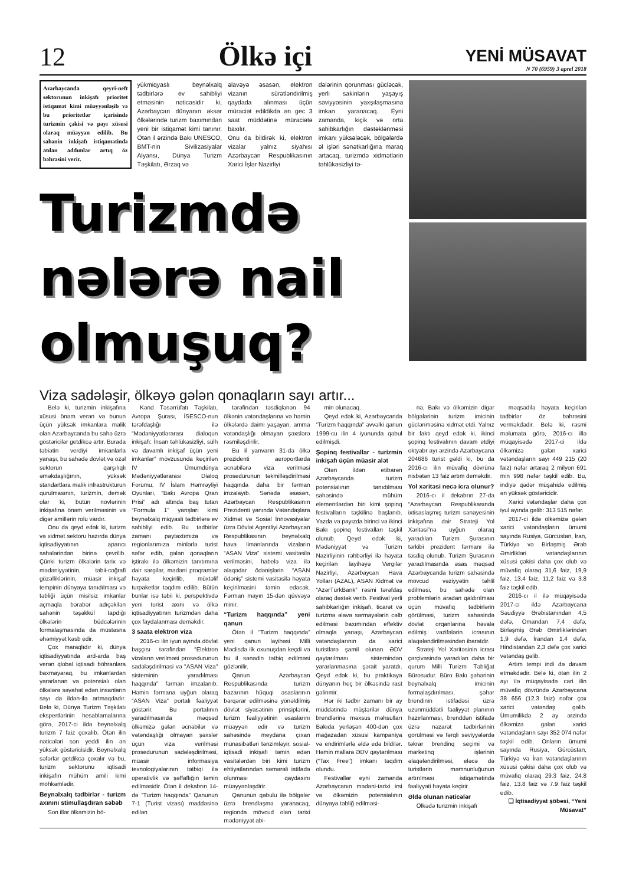12
Ölkə içi
YENİ MÜSAVAT
N 70 (6959) 3 aprel 2018
Azərbaycanda qeyri-neft sektorunun inkişafı prioritet istiqamət kimi müəyyənləşib və bu prioritetlər içərisində turizmin çəkisi və payı xüsusi olaraq müəyyən edilib. Bu sahənin inkişafı istiqamətində atılan addımlar artıq öz bəhrəsini verir.
yükmiqyaslı beynəlxalq tədbirlərə ev sahibliyi etməsinin nəticəsidir ki, Azərbaycan dünyanın əksər ölkələrində turizm baxımından yeni bir istiqamət kimi tanınır. Ötən il ərzində Bakı UNESCO, BMT-nin Sivilizasiyalar Alyansı, Dünya Turizm Təşkilatı, Ərzaq və
əlavəyə əsasən, elektron vizanın sürətləndirilmiş qaydada alınması üçün müraciət edildikdə ən gec 3 saat müddətinə müraciətə baxılır.
Onu da bildirək ki, elektron vizalar yalnız siyahısı Azərbaycan Respublikasının Xarici İşlər Nazirliyi
dələrinin qorunması gücləcək, yerli sakinlərin yaşayış səviyyəsinin yaxşılaşmasına imkan yaranacaq. Eyni zamanda, kiçik və orta sahibkarlığın dəstəklənməsi imkanı yüksələcək, bölgələrdə əl işləri sənətkarlığına maraq artacaq, turizmdə xidmətlərin təhlükəsizliyi tə-
Turizmdə nələrə nail olmuşuq?
Viza sadələşir, ölkəyə gələn qonaqların sayı artır...
Belə ki, turizmin inkişafına xüsusi önəm verən və bunun üçün yüksək imkanlara malik olan Azərbaycanda bu sahə üzrə göstəricilər getdikcə artır. Burada təbiətin verdiyi imkanlarla yanaşı, bu sahədə dövlət və özəl sektorun qarşılıqlı əməkdaşlığının, yüksək standartlara malik infrastrukturun qurulmasının, turizmin, demək olar ki, bütün növlərinin inkişafına önəm verilməsinin və digər amillərin rolu vardır.
Onu da qeyd edək ki, turizm və xidmət sektoru hazırda dünya iqtisadiyyatının aparıcı sahələrindən birinə çevrilib. Çünki turizm ölkələrin tarix və mədəniyyətinin, təbii-coğrafi gözəlliklərinin, müasir inkişaf tempinin dünyaya tanıdılması və təbliği üçün misilsiz imkanlar açmaqla bərabər adıçəkilən sahənin təşəkkül tapdığı ölkələrin büdcələrinin formalaşmasında da müstəsna əhəmiyyət kəsb edir.
Çox maraqlıdır ki, dünya iqtisadiyyatında ard-arda baş verən qlobal iqtisadi böhranlara baxmayaraq, bu imkanlardan yararlanan və potensialı olan ölkələrə səyahət edən insanların sayı da ildən-ilə artmaqdadır. Belə ki, Dünya Turizm Təşkilatı ekspertlərinin hesablamalarına görə, 2017-ci ildə beynəlxalq turizm 7 faiz çoxalıb. Ötən ilin nəticələri son yeddi ilin ən yüksək göstəricisidir. Beynəlxalq səfərlər getdikcə çoxalır və bu, turizm sektorunu iqtisadi inkişafın mühüm amili kimi möhkəmlədir.
Beynəlxalq tədbirlər - turizm axınını stimullaşdıran səbəb
Son illər ölkəmizin bö-
Kənd Təsərrüfatı Təşkilatı, Avropa Şurası, İSESCO-nun tərəfdaşlığı ilə “Mədəniyyətlərarası dialoqun inkişafı: İnsan təhlükəsizliyi, sülh və davamlı inkişaf üçün yeni imkanlar” mövzusunda keçirilən IV Ümumdünya Mədəniyyətlərarası Dialoq Forumu, IV İslam Həmrəyliyi Oyunları, “Bakı Avropa Qran Prisi” adı altında baş tutan “Formula 1” yarışları kimi beynəlxalq miqyaslı tədbirlərə ev sahibliyi edib. Bu tədbirlər zamanı paytaxtımıza və regionlarımıza minlərlə turist səfər edib, gələn qonaqların iştirakı ilə ölkəmizin tanıtımına dair sərgilər, mədəni proqramlar həyata keçirilib, müxtəlif turpaketlər təqdim edilib. Bütün bunlar isə təbii ki, perspektivdə yeni turist axını və ölkə iqtisadiyyatının turizmdən daha çox faydalanması deməkdir.
3 saata elektron viza
2016-cı ilin iyun ayında dövlət başçısı tərəfindən “Elektron vizaların verilməsi prosedurunun sadələşdirilməsi və "ASAN Viza" sisteminin yaradılması haqqında" fərman imzalanıb. Həmin fərmana uyğun olaraq “ASAN Viza” portalı fəaliyyət göstərir. Bu portalının yaradılmasında məqsəd ölkəmizə gələn əcnəbilər və vətəndaşlığı olmayan şəxslər üçün viza verilməsi prosedurunun sadələşdirilməsi, müasir informasiya texnologiyalarının tətbiqi ilə operativlik və şəffaflığın təmin edilməsidir. Ötən il dekabrın 14-də “Turizm haqqında” Qanunun 7-1 (Turist vizası) maddəsinə edilən
tərəfindən təsdiqlənən 94 ölkənin vətəndaşlarına və həmin ölkələrdə daimi yaşayan, amma vətəndaşlığı olmayan şəxslərə rəsmiləşdirilir.
Bu il yanvarın 31-də ölkə prezidenti aeroportlarda əcnəbilərə viza verilməsi prosedurunun təkmilləşdirilməsi haqqında daha bir fərman imzalayıb. Sənədə əsasən, Azərbaycan Respublikasının Prezidenti yanında Vətəndaşlara Xidmət və Sosial İnnovasiyalar üzrə Dövlət Agentliyi Azərbaycan Respublikasının beynəlxalq hava limanlarında vizaların “ASAN Viza” sistemi vasitəsilə verilməsini, habelə viza ilə əlaqədar ödənişlərin “ASAN ödəniş” sistemi vasitəsilə həyata keçirilməsini təmin edəcək. Fərman mayın 15-dən qüvvəyə minir.
“Turizm haqqında” yeni qanun
Ötən il “Turizm haqqında” yeni qanun layihəsi Milli Məclisdə ilk oxunuşdan keçdi və bu il sənədin tətbiq edilməsi gözlənilir.
Qanun Azərbaycan Respublikasında turizm bazarının hüquqi əsaslarının bərqərar edilməsinə yönəldilmiş dövlət siyasətinin prinsiplərini, turizm fəaliyyətinin əsaslarını müəyyən edir və turizm sahəsində meydana çıxan münasibətləri tənzimləyir, sosial-iqtisadi inkişafı təmin edən vasitələrdən biri kimi turizm ehtiyatlarından səmərəli istifadə olunması qaydasını müəyyənləşdirir.
Qanunun qəbulu ilə bölgələr üzrə brendləşmə yaranacaq, regionda mövcud olan tarixi mədəniyyət abi-
min olunacaq.
Qeyd edək ki, Azərbaycanda “Turizm haqqında” əvvəlki qanun 1999-cu ilin 4 iyununda qəbul edilmişdi.
Şopinq festivallar - turizmin inkişafı üçün müasir alət
Ötən ildən etibarən Azərbaycanda turizm potensialının tanıdılması sahəsində mühüm elementlərdən biri kimi şopinq festivalların təşkilinə başlanıb. Yazda və payızda birinci və ikinci Bakı şopinq festivalları təşkil olunub. Qeyd edək ki, Mədəniyyət və Turizm Nazirliyinin rəhbərliyi ilə həyata keçirilən layihəyə Vergilər Nazirliyi, Azərbaycan Hava Yolları (AZAL), ASAN Xidmət və “AzərTürkBank” rəsmi tərəfdaş olaraq dəstək verib. Festival yerli sahibkarlığın inkişafı, ticarət və turizmə əlavə sərmayələrin cəlb edilməsi baxımından effektiv olmaqla yanaşı, Azərbaycan vətəndaşlarının da xarici turistlərə şamil olunan ƏDV qaytarılması sistemindən yararlanmasına şərait yaratdı. Qeyd edək ki, bu praktikaya dünyanın heç bir ölkəsində rast gəlinmir.
Hər iki tədbir zamanı bir ay müddətində müştərilər dünya brendlərinə məxsus məhsulları Bakıda yerləşən 400-dən çox mağazadan xüsusi kampaniya və endirimlərlə əldə edə bildilər. Həmin mallara ƏDV qaytarılması (“Tax Free”) imkanı təqdim olundu.
Festivallar eyni zamanda Azərbaycanın mədəni-tarixi irsi və ölkəmizin potensialının dünyaya təbliğ edilməsi-
nə, Bakı və ölkəmizin digər bölgələrinin turizm imicinin güclənməsinə xidmət etdi. Yalnız bir faktı qeyd edək ki, ikinci şopinq festivalının davam etdiyi oktyabr ayı ərzində Azərbaycana 204686 turist gəldi ki, bu da 2016-cı ilin müvafiq dövrünə nisbətən 13 faiz artım deməkdir.
Yol xəritəsi necə icra olunur?
2016-cı il dekabrın 27-də “Azərbaycan Respublikasında ixtisaslaşmış turizm sənayesinin inkişafına dair Strateji Yol Xəritəsi”nə uyğun olaraq yaradılan Turizm Şurasının tərkibi prezident fərmanı ilə təsdiq olunub. Turizm Şurasının yaradılmasında əsas məqsəd Azərbaycanda turizm sahəsində mövcud vəziyyətin təhlil edilməsi, bu sahədə olan problemlərin aradan qaldırılması üçün müvafiq tədbirlərin görülməsi, turizm sahəsində dövlət orqanlarına həvalə edilmiş vəzifələrin icrasının əlaqələndirilməsindən ibarətdir.
Strateji Yol Xəritəsinin icrası çərçivəsində yaradılan daha bir qurum Milli Turizm Təbliğat Bürosudur. Büro Bakı şəhərinin beynəlxalq imicinin formalaşdırılması, şəhər brendinin istifadəsi üzrə uzunmüddətli fəaliyyət planının hazırlanması, brenddən istifadə üzrə nəzarət tədbirlərinin görülməsi və fərqli səviyyələrdə təkrar brendinq seçimi və marketinq işlərinin əlaqələndirilməsi, eləcə də turistlərin məmnunluğunun artırılması istiqamətində fəaliyyəti həyata keçirir.
Əldə olunan nəticələr
Ölkədə turizmin inkişafı
məqsədilə həyata keçirilən tədbirlər öz bəhrəsini verməkdədir. Belə ki, rəsmi məlumata görə, 2016-cı illə müqayisədə 2017-ci ildə ölkəmizə gələn xarici vətəndaşların sayı 449 215 (20 faiz) nəfər artaraq 2 milyon 691 min 998 nəfər təşkil edib. Bu, indiyə qədər müşahidə edilmiş ən yüksək göstəricidir.
Xarici vətəndaşlar daha çox iyul ayında gəlib: 313 515 nəfər.
2017-ci ildə ölkəmizə gələn xarici vətəndaşların ümumi sayında Rusiya, Gürcüstan, İran, Türkiyə və Birləşmiş Ərəb Əmirlikləri vətəndaşlarının xüsusi çəkisi daha çox olub və müvafiq olaraq 31,6 faiz, 19,9 faiz, 13,4 faiz, 11,2 faiz və 3.8 faiz təşkil edib.
2016-cı il ilə müqayisədə 2017-ci ildə Azərbaycana Səudiyyə Ərəbistanından 4,5 dəfə, Omandan 7,4 dəfə, Birləşmiş Ərəb Əmirliklərindən 1,9 dəfə, İrandan 1,4 dəfə, Hindistandan 2,3 dəfə çox xarici vətəndaş gəlib.
Artım tempi indi də davam etməkdədir. Belə ki, ötən ilin 2 ayı ilə müqayisədə cari ilin müvafiq dövründə Azərbaycana 38 656 (12.3 faiz) nəfər çox xarici vətəndaş gəlib. Ümumilikdə 2 ay ərzində ölkəmizə gələn xarici vətəndaşların sayı 352 074 nəfər təşkil edib. Onların ümumi sayında Rusiya, Gürcüstan, Türkiyə və İran vətəndaşlarının xüsusi çəkisi daha çox olub və müvafiq olaraq 29.3 faiz, 24.8 faiz, 13.8 faiz və 7.9 faiz təşkil edib.
❑ İqtisadiyyat şöbəsi, “Yeni Müsavat”